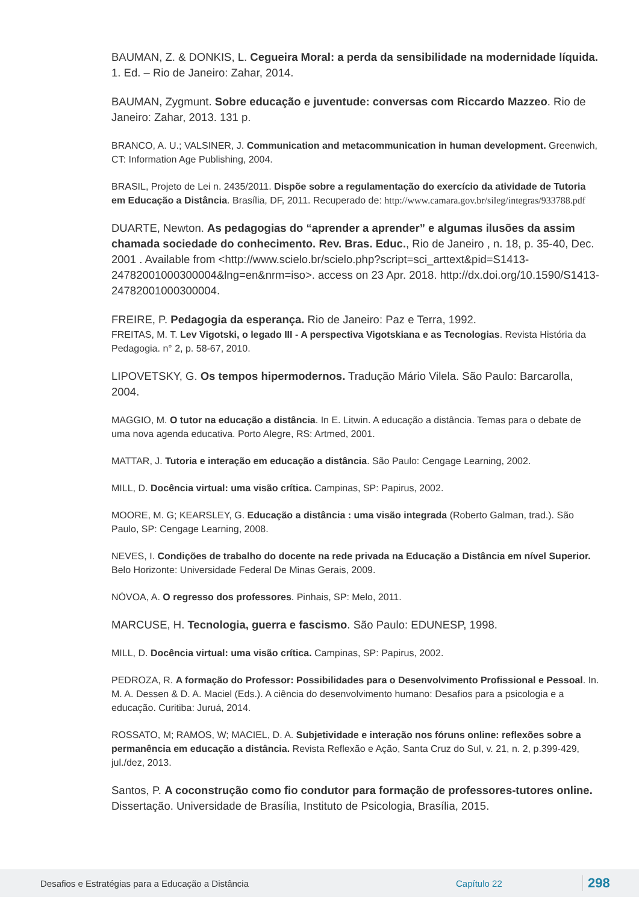BAUMAN, Z. & DONKIS, L. Cegueira Moral: a perda da sensibilidade na modernidade líquida. 1. Ed. – Rio de Janeiro: Zahar, 2014.
BAUMAN, Zygmunt. Sobre educação e juventude: conversas com Riccardo Mazzeo. Rio de Janeiro: Zahar, 2013. 131 p.
BRANCO, A. U.; VALSINER, J. Communication and metacommunication in human development. Greenwich, CT: Information Age Publishing, 2004.
BRASIL, Projeto de Lei n. 2435/2011. Dispõe sobre a regulamentação do exercício da atividade de Tutoria em Educação a Distância. Brasília, DF, 2011. Recuperado de: http://www.camara.gov.br/sileg/integras/933788.pdf
DUARTE, Newton. As pedagogias do “aprender a aprender” e algumas ilusões da assim chamada sociedade do conhecimento. Rev. Bras. Educ., Rio de Janeiro , n. 18, p. 35-40, Dec. 2001 . Available from <http://www.scielo.br/scielo.php?script=sci_arttext&pid=S1413-24782001000300004&lng=en&nrm=iso>. access on 23 Apr. 2018. http://dx.doi.org/10.1590/S1413-24782001000300004.
FREIRE, P. Pedagogia da esperança. Rio de Janeiro: Paz e Terra, 1992.
FREITAS, M. T. Lev Vigotski, o legado III - A perspectiva Vigotskiana e as Tecnologias. Revista História da Pedagogia. n° 2, p. 58-67, 2010.
LIPOVETSKY, G. Os tempos hipermodernos. Tradução Mário Vilela. São Paulo: Barcarolla, 2004.
MAGGIO, M. O tutor na educação a distância. In E. Litwin. A educação a distância. Temas para o debate de uma nova agenda educativa. Porto Alegre, RS: Artmed, 2001.
MATTAR, J. Tutoria e interação em educação a distância. São Paulo: Cengage Learning, 2002.
MILL, D. Docência virtual: uma visão crítica. Campinas, SP: Papirus, 2002.
MOORE, M. G; KEARSLEY, G. Educação a distância : uma visão integrada (Roberto Galman, trad.). São Paulo, SP: Cengage Learning, 2008.
NEVES, I. Condições de trabalho do docente na rede privada na Educação a Distância em nível Superior. Belo Horizonte: Universidade Federal De Minas Gerais, 2009.
NÓVOA, A. O regresso dos professores. Pinhais, SP: Melo, 2011.
MARCUSE, H. Tecnologia, guerra e fascismo. São Paulo: EDUNESP, 1998.
MILL, D. Docência virtual: uma visão crítica. Campinas, SP: Papirus, 2002.
PEDROZA, R. A formação do Professor: Possibilidades para o Desenvolvimento Profissional e Pessoal. In. M. A. Dessen & D. A. Maciel (Eds.). A ciência do desenvolvimento humano: Desafios para a psicologia e a educação. Curitiba: Juruá, 2014.
ROSSATO, M; RAMOS, W; MACIEL, D. A. Subjetividade e interação nos fóruns online: reflexões sobre a permanência em educação a distância. Revista Reflexão e Ação, Santa Cruz do Sul, v. 21, n. 2, p.399-429, jul./dez, 2013.
Santos, P. A coconstrução como fio condutor para formação de professores-tutores online. Dissertação. Universidade de Brasília, Instituto de Psicologia, Brasília, 2015.
Desafios e Estratégias para a Educação a Distância Capítulo 22 298